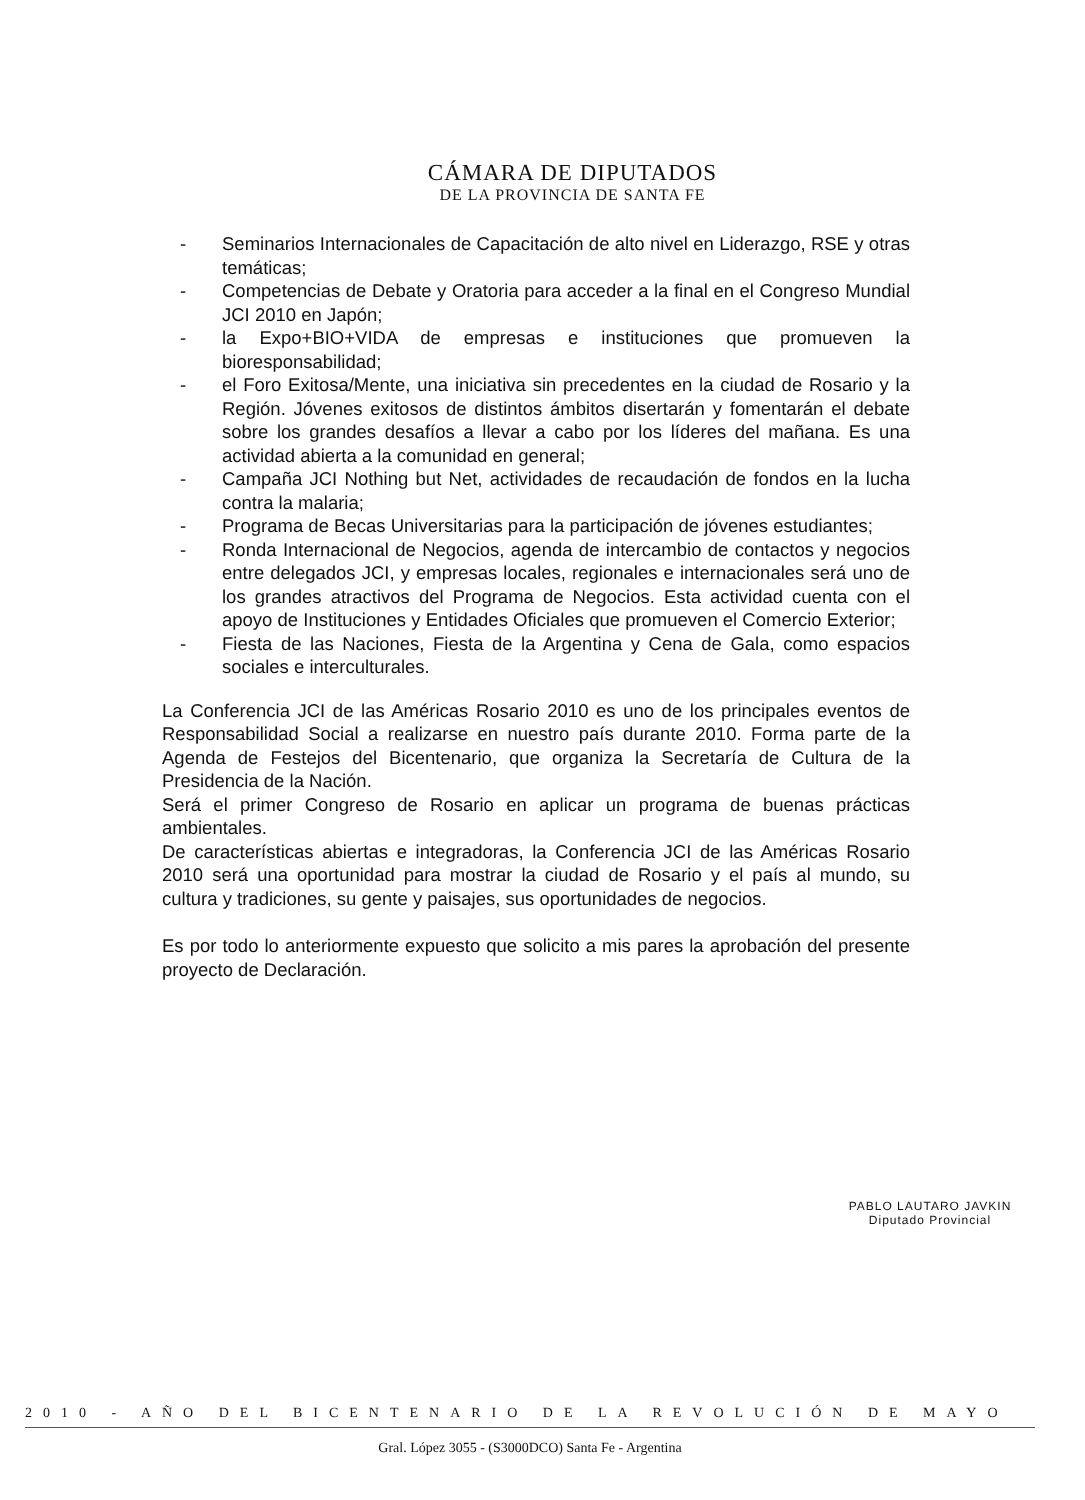CÁMARA DE DIPUTADOS
DE LA PROVINCIA DE SANTA FE
- Seminarios Internacionales de Capacitación de alto nivel en Liderazgo, RSE y otras temáticas;
- Competencias de Debate y Oratoria para acceder a la final en el Congreso Mundial JCI 2010 en Japón;
- la Expo+BIO+VIDA de empresas e instituciones que promueven la bioresponsabilidad;
- el Foro Exitosa/Mente, una iniciativa sin precedentes en la ciudad de Rosario y la Región. Jóvenes exitosos de distintos ámbitos disertarán y fomentarán el debate sobre los grandes desafíos a llevar a cabo por los líderes del mañana. Es una actividad abierta a la comunidad en general;
- Campaña JCI Nothing but Net, actividades de recaudación de fondos en la lucha contra la malaria;
- Programa de Becas Universitarias para la participación de jóvenes estudiantes;
- Ronda Internacional de Negocios, agenda de intercambio de contactos y negocios entre delegados JCI, y empresas locales, regionales e internacionales será uno de los grandes atractivos del Programa de Negocios. Esta actividad cuenta con el apoyo de Instituciones y Entidades Oficiales que promueven el Comercio Exterior;
- Fiesta de las Naciones, Fiesta de la Argentina y Cena de Gala, como espacios sociales e interculturales.
La Conferencia JCI de las Américas Rosario 2010 es uno de los principales eventos de Responsabilidad Social a realizarse en nuestro país durante 2010. Forma parte de la Agenda de Festejos del Bicentenario, que organiza la Secretaría de Cultura de la Presidencia de la Nación.
Será el primer Congreso de Rosario en aplicar un programa de buenas prácticas ambientales.
De características abiertas e integradoras, la Conferencia JCI de las Américas Rosario 2010 será una oportunidad para mostrar la ciudad de Rosario y el país al mundo, su cultura y tradiciones, su gente y paisajes, sus oportunidades de negocios.
Es por todo lo anteriormente expuesto que solicito a mis pares la aprobación del presente proyecto de Declaración.
PABLO LAUTARO JAVKIN
Diputado Provincial
2010 - AÑO DEL BICENTENARIO DE LA REVOLUCIÓN DE MAYO
Gral. López 3055 - (S3000DCO) Santa Fe - Argentina